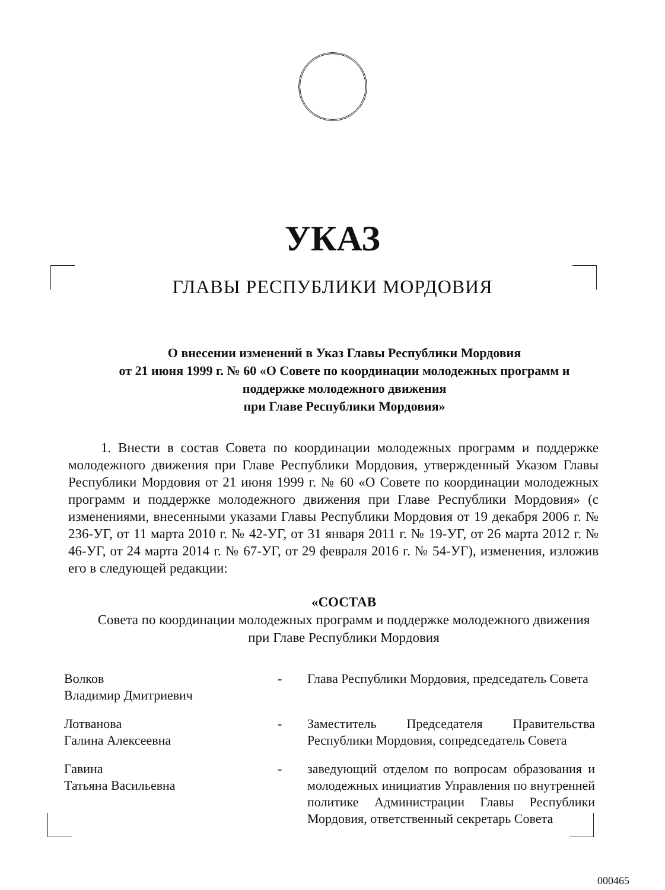УКАЗ
ГЛАВЫ РЕСПУБЛИКИ МОРДОВИЯ
О внесении изменений в Указ Главы Республики Мордовия
от 21 июня 1999 г. № 60 «О Совете по координации молодежных программ и поддержке молодежного движения
при Главе Республики Мордовия»
1. Внести в состав Совета по координации молодежных программ и поддержке молодежного движения при Главе Республики Мордовия, утвержденный Указом Главы Республики Мордовия от 21 июня 1999 г. № 60 «О Совете по координации молодежных программ и поддержке молодежного движения при Главе Республики Мордовия» (с изменениями, внесенными указами Главы Республики Мордовия от 19 декабря 2006 г. № 236-УГ, от 11 марта 2010 г. № 42-УГ, от 31 января 2011 г. № 19-УГ, от 26 марта 2012 г. № 46-УГ, от 24 марта 2014 г. № 67-УГ, от 29 февраля 2016 г. № 54-УГ), изменения, изложив его в следующей редакции:
«СОСТАВ
Совета по координации молодежных программ и поддержке молодежного движения при Главе Республики Мордовия
| Волков Владимир Дмитриевич | - | Глава Республики Мордовия, председатель Совета |
| Лотванова Галина Алексеевна | - | Заместитель Председателя Правительства Республики Мордовия, сопредседатель Совета |
| Гавина Татьяна Васильевна | - | заведующий отделом по вопросам образования и молодежных инициатив Управления по внутренней политике Администрации Главы Республики Мордовия, ответственный секретарь Совета |
000465